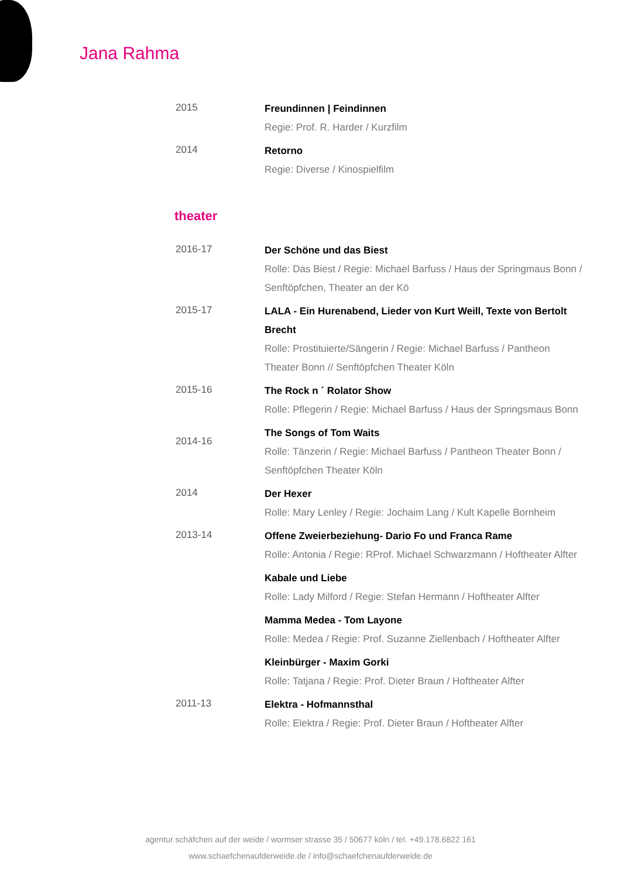Jana Rahma
2015
Freundinnen | Feindinnen
Regie: Prof. R. Harder / Kurzfilm
2014
Retorno
Regie: Diverse / Kinospielfilm
theater
2016-17
Der Schöne und das Biest
Rolle: Das Biest / Regie: Michael Barfuss / Haus der Springmaus Bonn / Senftöpfchen, Theater an der Kö
2015-17
LALA - Ein Hurenabend, Lieder von Kurt Weill, Texte von Bertolt Brecht
Rolle: Prostituierte/Sängerin / Regie: Michael Barfuss / Pantheon Theater Bonn // Senftöpfchen Theater Köln
2015-16
The Rock n ´ Rolator Show
Rolle: Pflegerin / Regie: Michael Barfuss / Haus der Springsmaus Bonn
2014-16
The Songs of Tom Waits
Rolle: Tänzerin / Regie: Michael Barfuss / Pantheon Theater Bonn / Senftöpfchen Theater Köln
2014
Der Hexer
Rolle: Mary Lenley / Regie: Jochaim Lang / Kult Kapelle Bornheim
2013-14
Offene Zweierbeziehung- Dario Fo und Franca Rame
Rolle: Antonia / Regie: RProf. Michael Schwarzmann / Hoftheater Alfter
Kabale und Liebe
Rolle: Lady Milford / Regie: Stefan Hermann / Hoftheater Alfter
Mamma Medea - Tom Layone
Rolle: Medea / Regie: Prof. Suzanne Ziellenbach / Hoftheater Alfter
Kleinbürger - Maxim Gorki
Rolle: Tatjana / Regie: Prof. Dieter Braun / Hoftheater Alfter
2011-13
Elektra - Hofmannsthal
Rolle: Elektra / Regie: Prof. Dieter Braun / Hoftheater Alfter
agentur schäfchen auf der weide / wormser strasse 35 / 50677 köln / tel. +49.178.6822 161
www.schaefchenaufderweide.de / info@schaefchenaufderweide.de